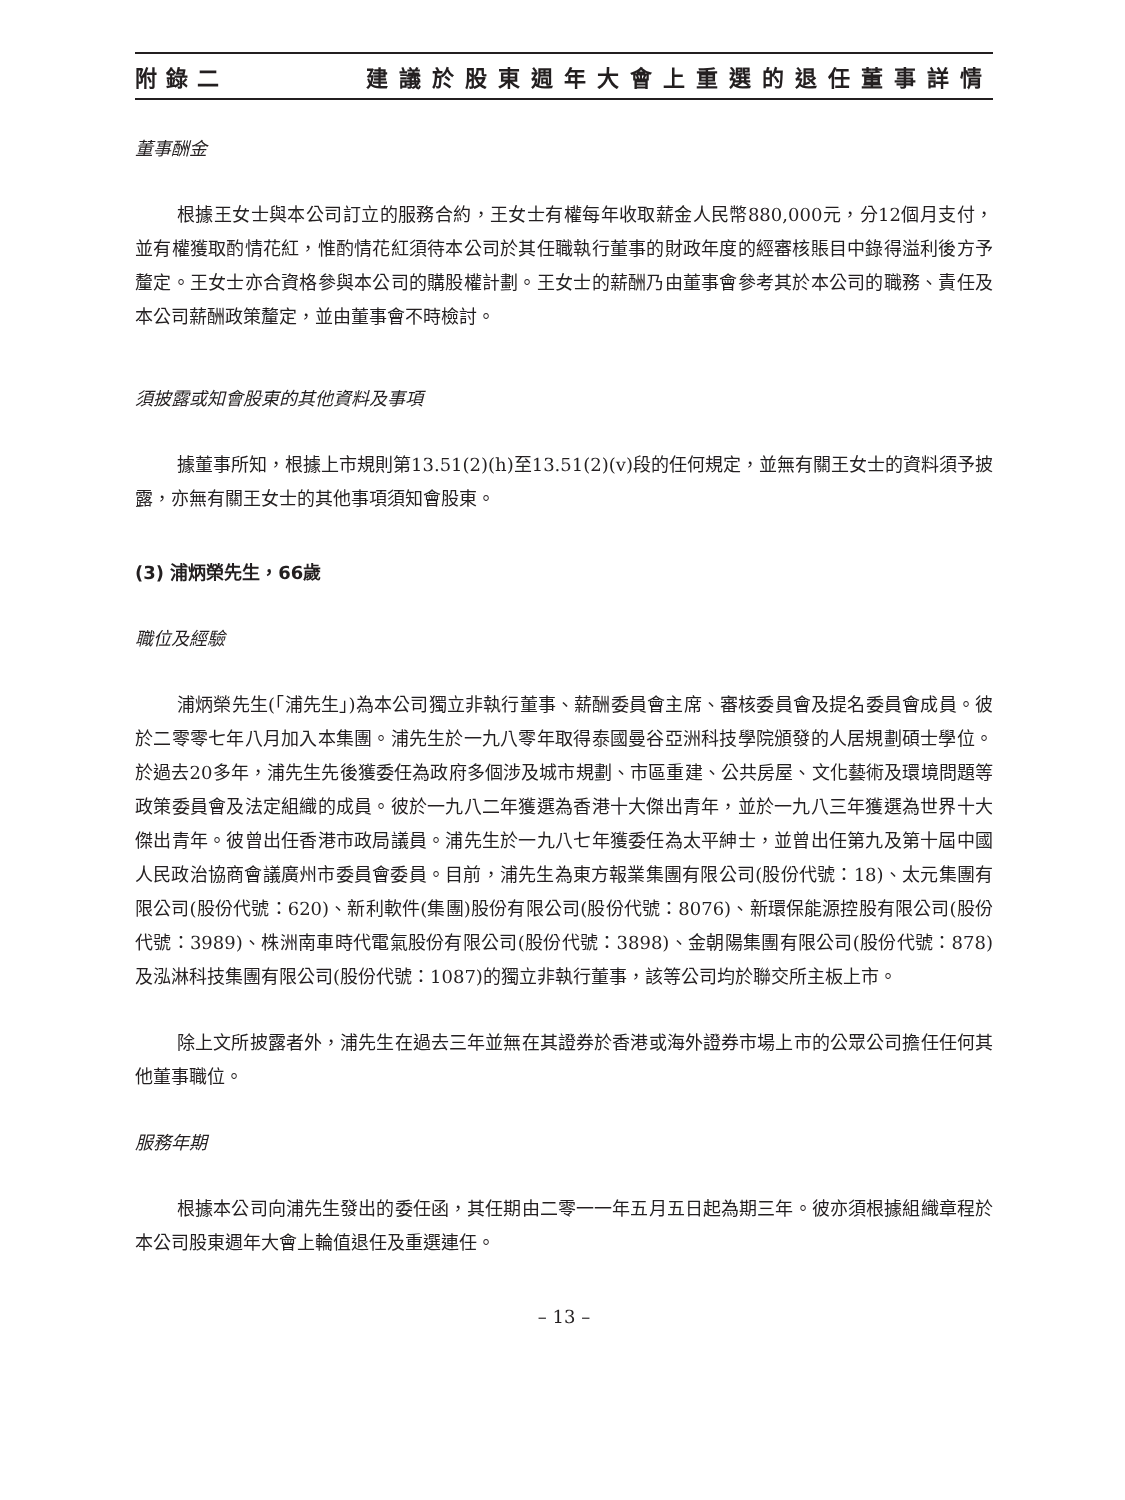附錄二 建議於股東週年大會上重選的退任董事詳情
董事酬金
根據王女士與本公司訂立的服務合約，王女士有權每年收取薪金人民幣880,000元，分12個月支付，並有權獲取酌情花紅，惟酌情花紅須待本公司於其任職執行董事的財政年度的經審核賬目中錄得溢利後方予釐定。王女士亦合資格參與本公司的購股權計劃。王女士的薪酬乃由董事會參考其於本公司的職務、責任及本公司薪酬政策釐定，並由董事會不時檢討。
須披露或知會股東的其他資料及事項
據董事所知，根據上市規則第13.51(2)(h)至13.51(2)(v)段的任何規定，並無有關王女士的資料須予披露，亦無有關王女士的其他事項須知會股東。
(3) 浦炳榮先生，66歲
職位及經驗
浦炳榮先生(「浦先生」)為本公司獨立非執行董事、薪酬委員會主席、審核委員會及提名委員會成員。彼於二零零七年八月加入本集團。浦先生於一九八零年取得泰國曼谷亞洲科技學院頒發的人居規劃碩士學位。於過去20多年，浦先生先後獲委任為政府多個涉及城市規劃、市區重建、公共房屋、文化藝術及環境問題等政策委員會及法定組織的成員。彼於一九八二年獲選為香港十大傑出青年，並於一九八三年獲選為世界十大傑出青年。彼曾出任香港市政局議員。浦先生於一九八七年獲委任為太平紳士，並曾出任第九及第十屆中國人民政治協商會議廣州市委員會委員。目前，浦先生為東方報業集團有限公司(股份代號：18)、太元集團有限公司(股份代號：620)、新利軟件(集團)股份有限公司(股份代號：8076)、新環保能源控股有限公司(股份代號：3989)、株洲南車時代電氣股份有限公司(股份代號：3898)、金朝陽集團有限公司(股份代號：878)及泓淋科技集團有限公司(股份代號：1087)的獨立非執行董事，該等公司均於聯交所主板上市。
除上文所披露者外，浦先生在過去三年並無在其證券於香港或海外證券市場上市的公眾公司擔任任何其他董事職位。
服務年期
根據本公司向浦先生發出的委任函，其任期由二零一一年五月五日起為期三年。彼亦須根據組織章程於本公司股東週年大會上輪值退任及重選連任。
– 13 –